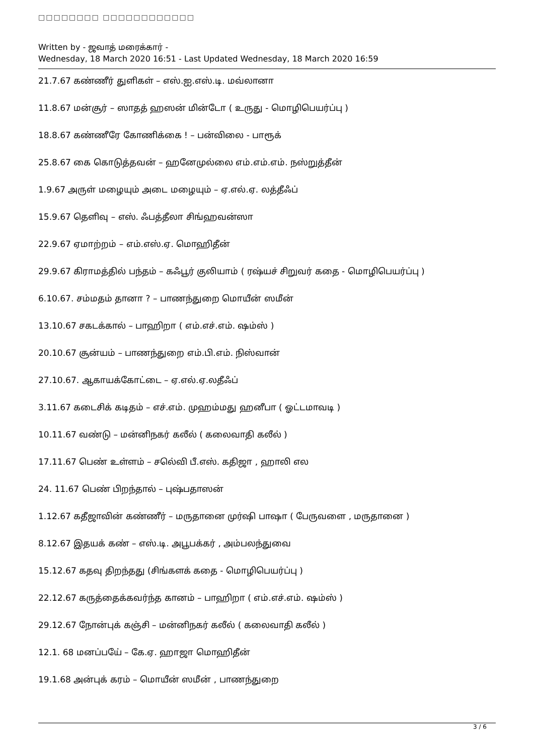□□□□□□□□ □□□□□□□□□□□□
Written by - ஜவாத் மரைக்கார் -
Wednesday, 18 March 2020 16:51 - Last Updated Wednesday, 18 March 2020 16:59
21.7.67 கண்ணீர் துளிகள் – எஸ்.ஐ.எஸ்.டி. மவ்லானா
11.8.67 மன்சூர் – ஸாதத் ஹஸன் மின்டோ ( உருது - மொழிபெயர்ப்பு )
18.8.67 கண்ணீரே கோணிக்கை ! – பன்விலை - பாரூக்
25.8.67 கை கொடுத்தவன் – ஹனேமுல்லை எம்.எம்.எம். நஸ்றுத்தீன்
1.9.67 அருள் மழையும் அடை மழையும் – ஏ.எல்.ஏ. லத்தீஃப்
15.9.67 தெளிவு – எஸ். ஃபத்தீலா சிங்ஹவன்ஸா
22.9.67 ஏமாற்றம் – எம்.எஸ்.ஏ. மொஹிதீன்
29.9.67 கிராமத்தில் பந்தம் – கஃபூர் குலியாம் ( ரஷ்யச் சிறுவர் கதை - மொழிபெயர்ப்பு )
6.10.67. சம்மதம் தானா ? – பாணந்துறை மொயீன் ஸமீன்
13.10.67 சகடக்கால் – பாஹிறா ( எம்.எச்.எம். ஷம்ஸ் )
20.10.67 சூன்யம் – பாணந்துறை எம்.பி.எம். நிஸ்வான்
27.10.67. ஆகாயக்கோட்டை – ஏ.எல்.ஏ.லதீஃப்
3.11.67 கடைசிக் கடிதம் – எச்.எம். முஹம்மது ஹனீபா ( ஓட்டமாவடி )
10.11.67 வண்டு – மன்னிநகர் கலீல் ( கலைவாதி கலீல் )
17.11.67 பெண் உள்ளம் – சலெ்வி பீ.எஸ். கதிஜா , ஹாலி எல
24. 11.67 பெண் பிறந்தால் – புஷ்பதாஸன்
1.12.67 கதீஜாவின் கண்ணீர் – மருதானை முர்ஷி பாஷா ( பேருவளை , மருதானை )
8.12.67 இதயக் கண் – எஸ்.டி. அபூபக்கர் , அம்பலந்துவை
15.12.67 கதவு திறந்தது (சிங்களக் கதை - மொழிபெயர்ப்பு )
22.12.67 கருத்தைக்கவர்ந்த கானம் – பாஹிறா ( எம்.எச்.எம். ஷம்ஸ் )
29.12.67 நோன்புக் கஞ்சி – மன்னிநகர் கலீல் ( கலைவாதி கலீல் )
12.1. 68 மனப்பயே் – கே.ஏ. ஹாஜா மொஹிதீன்
19.1.68 அன்புக் கரம் – மொயீன் ஸமீன் , பாணந்துறை
3 / 6